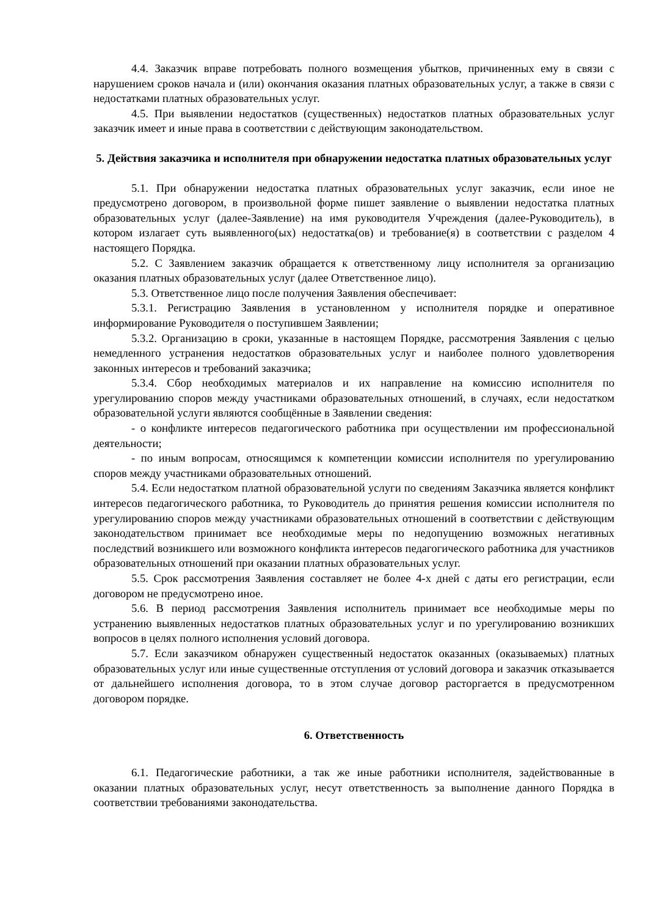4.4. Заказчик вправе потребовать полного возмещения убытков, причиненных ему в связи с нарушением сроков начала и (или) окончания оказания платных образовательных услуг, а также в связи с недостатками платных образовательных услуг.
4.5. При выявлении недостатков (существенных) недостатков платных образовательных услуг заказчик имеет и иные права в соответствии с действующим законодательством.
5. Действия заказчика и исполнителя при обнаружении недостатка платных образовательных услуг
5.1. При обнаружении недостатка платных образовательных услуг заказчик, если иное не предусмотрено договором, в произвольной форме пишет заявление о выявлении недостатка платных образовательных услуг (далее-Заявление) на имя руководителя Учреждения (далее-Руководитель), в котором излагает суть выявленного(ых) недостатка(ов) и требование(я) в соответствии с разделом 4 настоящего Порядка.
5.2. С Заявлением заказчик обращается к ответственному лицу исполнителя за организацию оказания платных образовательных услуг (далее Ответственное лицо).
5.3. Ответственное лицо после получения Заявления обеспечивает:
5.3.1. Регистрацию Заявления в установленном у исполнителя порядке и оперативное информирование Руководителя о поступившем Заявлении;
5.3.2. Организацию в сроки, указанные в настоящем Порядке, рассмотрения Заявления с целью немедленного устранения недостатков образовательных услуг и наиболее полного удовлетворения законных интересов и требований заказчика;
5.3.4. Сбор необходимых материалов и их направление на комиссию исполнителя по урегулированию споров между участниками образовательных отношений, в случаях, если недостатком образовательной услуги являются сообщённые в Заявлении сведения:
- о конфликте интересов педагогического работника при осуществлении им профессиональной деятельности;
- по иным вопросам, относящимся к компетенции комиссии исполнителя по урегулированию споров между участниками образовательных отношений.
5.4. Если недостатком платной образовательной услуги по сведениям Заказчика является конфликт интересов педагогического работника, то Руководитель до принятия решения комиссии исполнителя по урегулированию споров между участниками образовательных отношений в соответствии с действующим законодательством принимает все необходимые меры по недопущению возможных негативных последствий возникшего или возможного конфликта интересов педагогического работника для участников образовательных отношений при оказании платных образовательных услуг.
5.5. Срок рассмотрения Заявления составляет не более 4-х дней с даты его регистрации, если договором не предусмотрено иное.
5.6. В период рассмотрения Заявления исполнитель принимает все необходимые меры по устранению выявленных недостатков платных образовательных услуг и по урегулированию возникших вопросов в целях полного исполнения условий договора.
5.7. Если заказчиком обнаружен существенный недостаток оказанных (оказываемых) платных образовательных услуг или иные существенные отступления от условий договора и заказчик отказывается от дальнейшего исполнения договора, то в этом случае договор расторгается в предусмотренном договором порядке.
6. Ответственность
6.1. Педагогические работники, а так же иные работники исполнителя, задействованные в оказании платных образовательных услуг, несут ответственность за выполнение данного Порядка в соответствии требованиями законодательства.